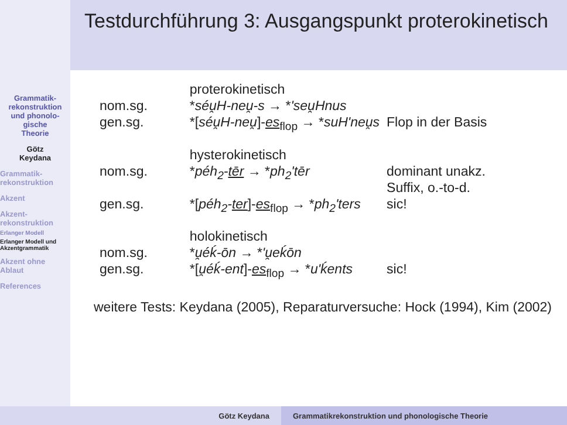Testdurchführung 3: Ausgangspunkt proterokinetisch
Grammatik-
rekonstruktion
und phonolo-
gische
Theorie
Götz
Keydana
Grammatik-
rekonstruktion
Akzent
Akzent-
rekonstruktion
Erlanger Modell
Erlanger Modell und Akzentgrammatik
Akzent ohne
Ablaut
References
| | proterokinetisch | |
| nom.sg. | * séu̯H-neu̯-s → * 'seu̯Hnus | |
| gen.sg. | *[ séu̯H-neu̯ ]- es<sub>flop</sub> → * suH'neu̯s | Flop in der Basis |
| | hysterokinetisch | |
| nom.sg. | * péh<sub>2</sub>- tēr → * ph<sub>2</sub>'tēr | dominant unakz. Suffix, o.-to-d. |
| gen.sg. | *[ péh<sub>2</sub>- ter ]- es<sub>flop</sub> → * ph<sub>2</sub>'ters | sic! |
| | holokinetisch | |
| nom.sg. | * u̯éḱ-ōn → * 'u̯eḱōn | |
| gen.sg. | *[ u̯éḱ-ent ]- es<sub>flop</sub> → * u'ḱents | sic! |
weitere Tests: Keydana (2005), Reparaturversuche: Hock (1994), Kim (2002)
Götz Keydana Grammatikrekonstruktion und phonologische Theorie